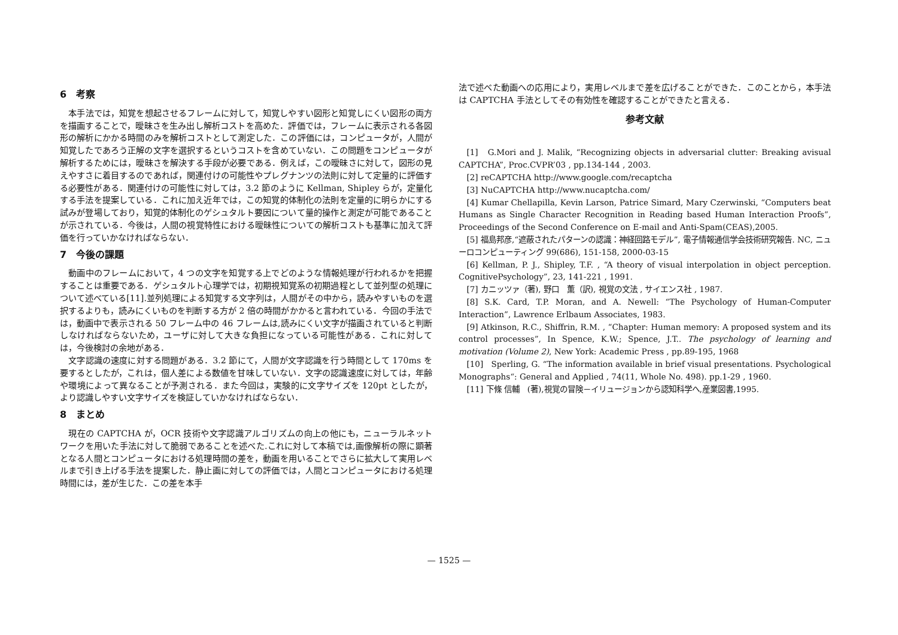6　考察
本手法では，知覚を想起させるフレームに対して，知覚しやすい図形と知覚しにくい図形の両方を描画することで，曖昧さを生み出し解析コストを高めた．評価では，フレームに表示される各図形の解析にかかる時間のみを解析コストとして測定した．この評価には，コンピュータが，人間が知覚したであろう正解の文字を選択するというコストを含めていない．この問題をコンピュータが解析するためには，曖昧さを解決する手段が必要である．例えば，この曖昧さに対して，図形の見えやすさに着目するのであれば，関連付けの可能性やプレグナンツの法則に対して定量的に評価する必要性がある．関連付けの可能性に対しては，3.2 節のように Kellman, Shipley らが，定量化する手法を提案している．これに加え近年では，この知覚的体制化の法則を定量的に明らかにする試みが登場しており，知覚的体制化のゲシュタルト要因について量的操作と測定が可能であることが示されている．今後は，人間の視覚特性における曖昧性についての解析コストも基準に加えて評価を行っていかなければならない．
7　今後の課題
動画中のフレームにおいて，4 つの文字を知覚する上でどのような情報処理が行われるかを把握することは重要である．ゲシュタルト心理学では，初期視知覚系の初期過程として並列型の処理について述べている[11].並列処理による知覚する文字列は，人間がその中から，読みやすいものを選択するよりも，読みにくいものを判断する方が 2 倍の時間がかかると言われている．今回の手法では，動画中で表示される 50 フレーム中の 46 フレームは,読みにくい文字が描画されていると判断しなければならないため，ユーザに対して大きな負担になっている可能性がある．これに対しては，今後検討の余地がある．
文字認識の速度に対する問題がある．3.2 節にて，人間が文字認識を行う時間として 170ms を要するとしたが，これは，個人差による数値を甘味していない．文字の認識速度に対しては，年齢や環境によって異なることが予測される．また今回は，実験的に文字サイズを 120pt としたが，より認識しやすい文字サイズを検証していかなければならない．
8　まとめ
現在の CAPTCHA が，OCR 技術や文字認識アルゴリズムの向上の他にも，ニューラルネットワークを用いた手法に対して脆弱であることを述べた.これに対して本稿では,画像解析の際に顕著となる人間とコンピュータにおける処理時間の差を，動画を用いることでさらに拡大して実用レベルまで引き上げる手法を提案した．静止画に対しての評価では，人間とコンピュータにおける処理時間には，差が生じた．この差を本手
法で述べた動画への応用により，実用レベルまで差を広げることができた．このことから，本手法は CAPTCHA 手法としてその有効性を確認することができたと言える．
参考文献
[1]　G.Mori and J. Malik, “Recognizing objects in adversarial clutter: Breaking avisual CAPTCHA”, Proc.CVPR’03 , pp.134-144 , 2003.
[2] reCAPTCHA http://www.google.com/recaptcha
[3] NuCAPTCHA http://www.nucaptcha.com/
[4] Kumar Chellapilla, Kevin Larson, Patrice Simard, Mary Czerwinski, “Computers beat Humans as Single Character Recognition in Reading based Human Interaction Proofs”, Proceedings of the Second Conference on E-mail and Anti-Spam(CEAS),2005.
[5] 福島邦彦,“遮蔽されたパターンの認識：神経回路モデル”, 電子情報通信学会技術研究報告. NC, ニューロコンピューティング 99(686), 151-158, 2000-03-15
[6] Kellman, P. J., Shipley, T.F. , “A theory of visual interpolation in object perception. CognitivePsychology”, 23, 141-221 , 1991.
[7] カニッツァ（著), 野口　薫（訳), 視覚の文法 , サイエンス社 , 1987.
[8] S.K. Card, T.P. Moran, and A. Newell: “The Psychology of Human-Computer Interaction”, Lawrence Erlbaum Associates, 1983.
[9] Atkinson, R.C., Shiffrin, R.M. , “Chapter: Human memory: A proposed system and its control processes”, In Spence, K.W.; Spence, J.T.. The psychology of learning and motivation (Volume 2), New York: Academic Press , pp.89-195, 1968
[10]　Sperling, G. “The information available in brief visual presentations. Psychological Monographs“: General and Applied , 74(11, Whole No. 498). pp.1-29 , 1960.
[11] 下條 信輔　(著),視覚の冒険－イリュージョンから認知科学へ,産業図書,1995.
— 1525 —